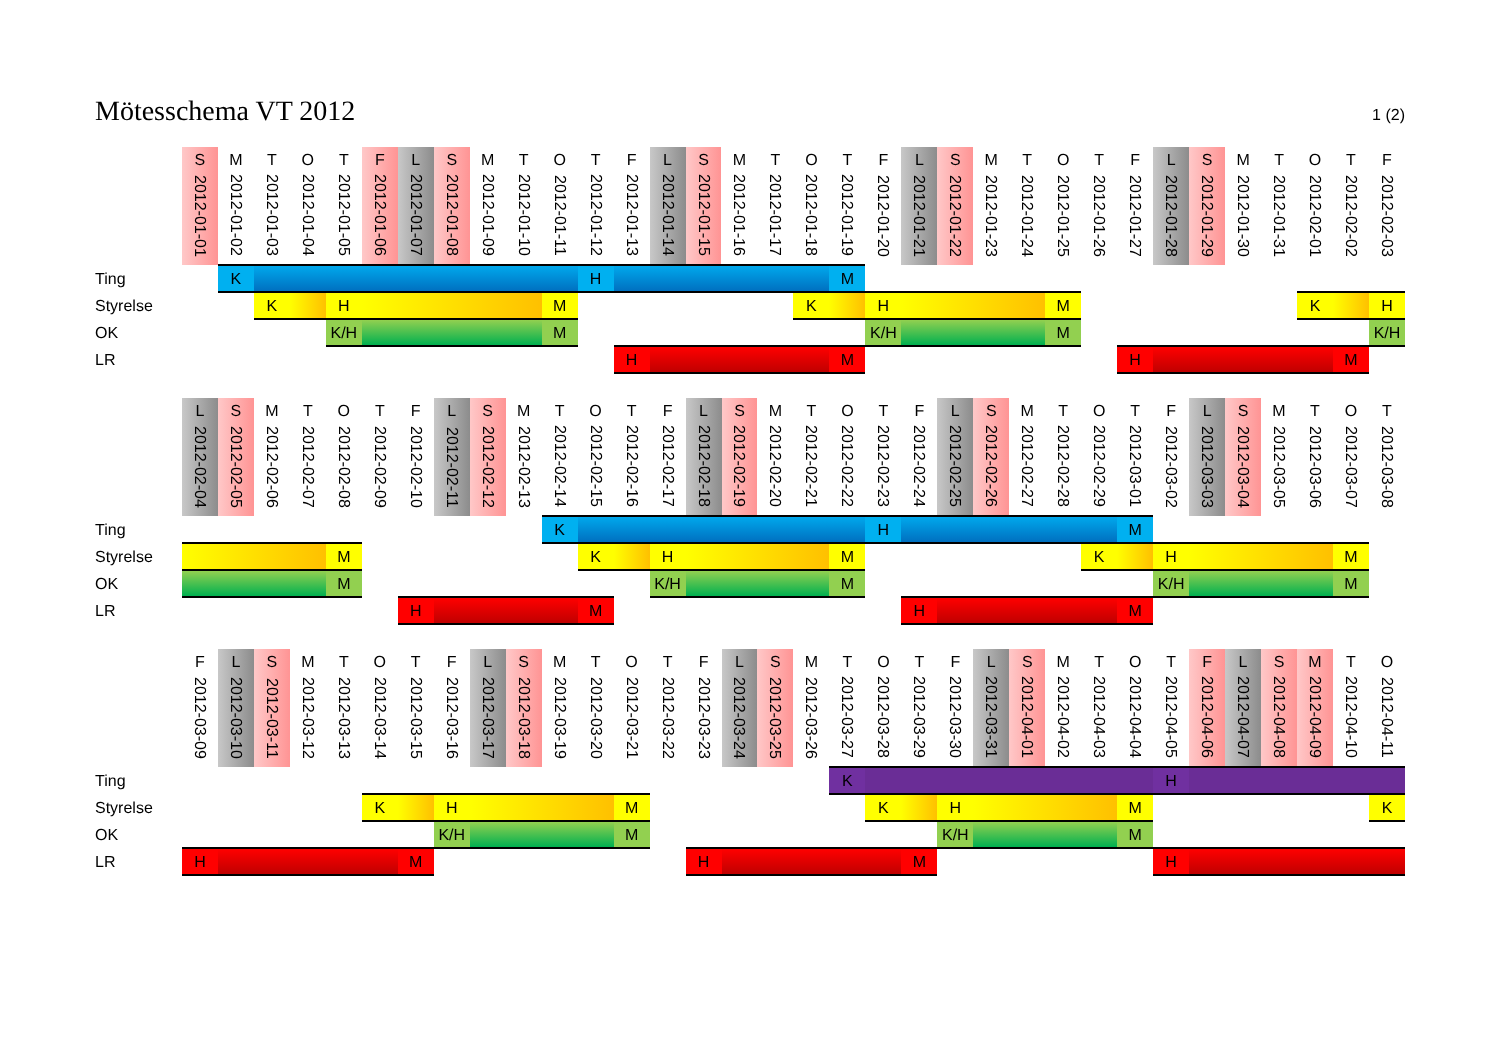Mötesschema VT 2012
1 (2)
| | S | M | T | O | T | F | L | S | M | T | O | T | F | L | S | M | T | O | T | F | L | S | M | T | O | T | F | L | S | M | T | O | T | F |
| | 2012-01-01 | 2012-01-02 | 2012-01-03 | 2012-01-04 | 2012-01-05 | 2012-01-06 | 2012-01-07 | 2012-01-08 | 2012-01-09 | 2012-01-10 | 2012-01-11 | 2012-01-12 | 2012-01-13 | 2012-01-14 | 2012-01-15 | 2012-01-16 | 2012-01-17 | 2012-01-18 | 2012-01-19 | 2012-01-20 | 2012-01-21 | 2012-01-22 | 2012-01-23 | 2012-01-24 | 2012-01-25 | 2012-01-26 | 2012-01-27 | 2012-01-28 | 2012-01-29 | 2012-01-30 | 2012-01-31 | 2012-02-01 | 2012-02-02 | 2012-02-03 |
| Ting | | K | | | | | | | | | | H | | | | | | | M | | | | | | | | | | | | | | | |
| Styrelse | | | K | | H | | | | | | M | | | | | | | K | | H | | | | | M | | | | | | | K | | H |
| OK | | | | | K/H | | | | | | M | | | | | | | | | K/H | | | | | M | | | | | | | | | K/H |
| LR | | | | | | | | | | | | | H | | | | | | M | | | | | | | | H | | | | | | M | |
| | L | S | M | T | O | T | F | L | S | M | T | O | T | F | L | S | M | T | O | T | F | L | S | M | T | O | T | F | L | S | M | T | O | T |
| | 2012-02-04 | 2012-02-05 | 2012-02-06 | 2012-02-07 | 2012-02-08 | 2012-02-09 | 2012-02-10 | 2012-02-11 | 2012-02-12 | 2012-02-13 | 2012-02-14 | 2012-02-15 | 2012-02-16 | 2012-02-17 | 2012-02-18 | 2012-02-19 | 2012-02-20 | 2012-02-21 | 2012-02-22 | 2012-02-23 | 2012-02-24 | 2012-02-25 | 2012-02-26 | 2012-02-27 | 2012-02-28 | 2012-02-29 | 2012-03-01 | 2012-03-02 | 2012-03-03 | 2012-03-04 | 2012-03-05 | 2012-03-06 | 2012-03-07 | 2012-03-08 |
| Ting | | | | | | | | | | | K | | | | | | | | | H | | | | | | | M | | | | | | | |
| Styrelse | | | | | M | | | | | | | K | | H | | | | | M | | | | | | | K | | H | | | | | M | |
| OK | | | | | M | | | | | | | | | K/H | | | | | M | | | | | | | | | K/H | | | | | M | |
| LR | | | | | | | H | | | | | M | | | | | | | | | H | | | | | | M | | | | | | | |
| | F | L | S | M | T | O | T | F | L | S | M | T | O | T | F | L | S | M | T | O | T | F | L | S | M | T | O | T | F | L | S | M | T | O |
| | 2012-03-09 | 2012-03-10 | 2012-03-11 | 2012-03-12 | 2012-03-13 | 2012-03-14 | 2012-03-15 | 2012-03-16 | 2012-03-17 | 2012-03-18 | 2012-03-19 | 2012-03-20 | 2012-03-21 | 2012-03-22 | 2012-03-23 | 2012-03-24 | 2012-03-25 | 2012-03-26 | 2012-03-27 | 2012-03-28 | 2012-03-29 | 2012-03-30 | 2012-03-31 | 2012-04-01 | 2012-04-02 | 2012-04-03 | 2012-04-04 | 2012-04-05 | 2012-04-06 | 2012-04-07 | 2012-04-08 | 2012-04-09 | 2012-04-10 | 2012-04-11 |
| Ting | | | | | | | | | | | | | | | | | | | K | | | | | | | | | H | | | | | | |
| Styrelse | | | | | | K | | H | | | | | M | | | | | | | K | | H | | | | | M | | | | | | | K |
| OK | | | | | | | | K/H | | | | | M | | | | | | | | | K/H | | | | | M | | | | | | | |
| LR | H | | | | | | M | | | | | | | | H | | | | | | M | | | | | | | H | | | | | | |